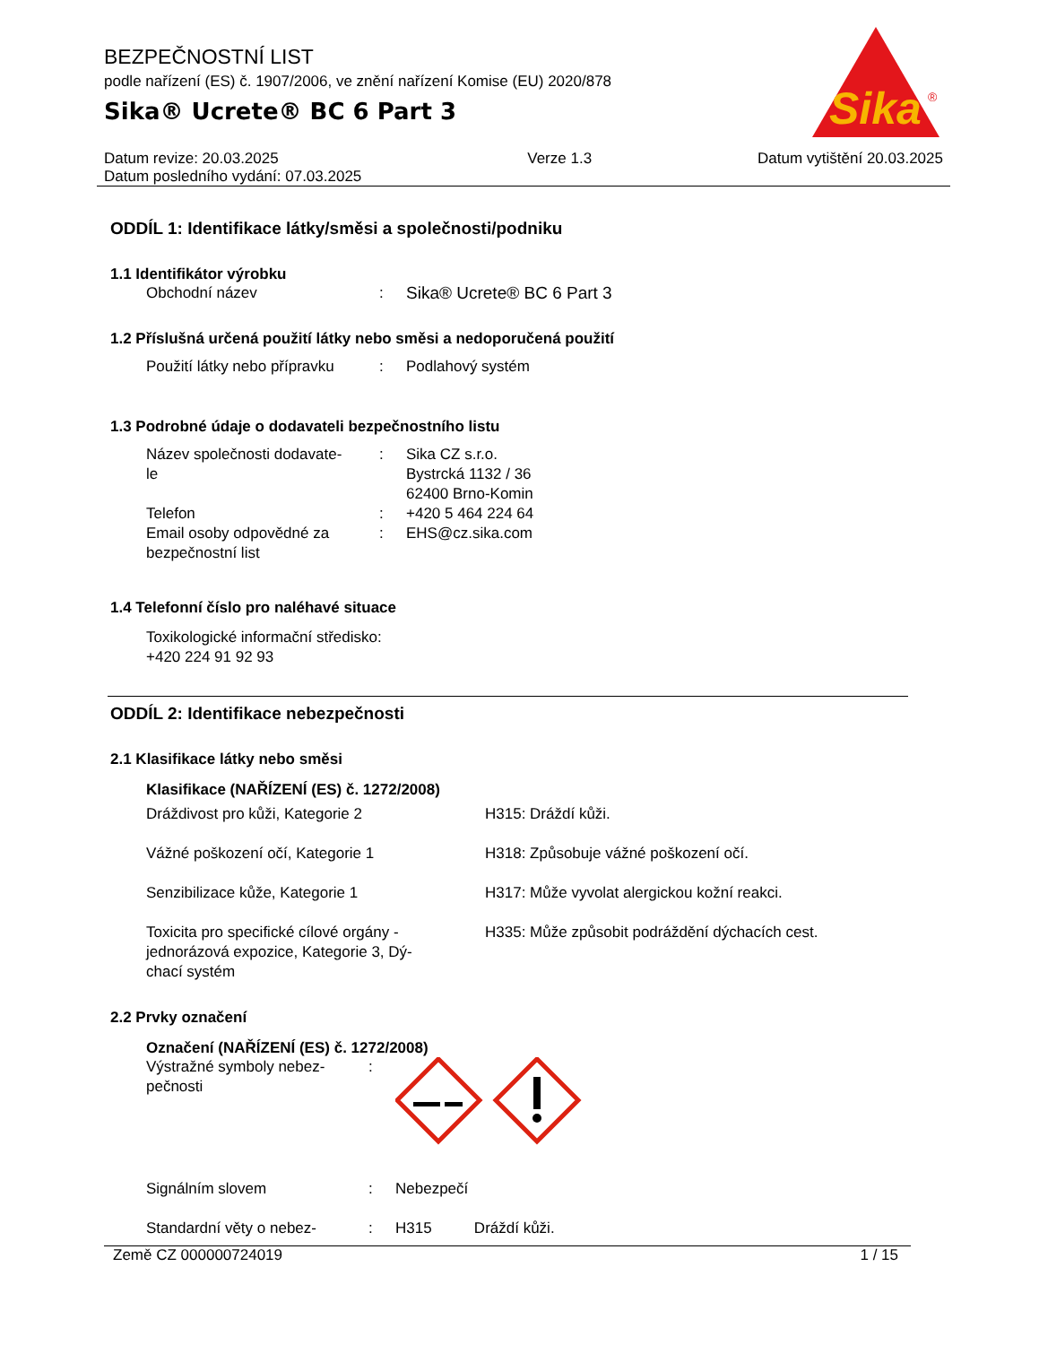Sika
®
BEZPEČNOSTNÍ LIST
podle nařízení (ES) č. 1907/2006, ve znění nařízení Komise (EU) 2020/878
Sika® Ucrete® BC 6 Part 3
Datum revize: 20.03.2025
Datum posledního vydání: 07.03.2025
Verze 1.3 Datum vytištění 20.03.2025
ODDÍL 1: Identifikace látky/směsi a společnosti/podniku
1.1 Identifikátor výrobku
| Obchodní název | : | Sika® Ucrete® BC 6 Part 3 |
1.2 Příslušná určená použití látky nebo směsi a nedoporučená použití
| Použití látky nebo přípravku | : | Podlahový systém |
1.3 Podrobné údaje o dodavateli bezpečnostního listu
| Název společnosti dodavate- le | : | Sika CZ s.r.o. Bystrcká 1132 / 36 62400 Brno-Komin |
| Telefon | : | +420 5 464 224 64 |
| Email osoby odpovědné za bezpečnostní list | : | EHS@cz.sika.com |
1.4 Telefonní číslo pro naléhavé situace
Toxikologické informační středisko:
+420 224 91 92 93
ODDÍL 2: Identifikace nebezpečnosti
2.1 Klasifikace látky nebo směsi
Klasifikace (NAŘÍZENÍ (ES) č. 1272/2008)
| Dráždivost pro kůži, Kategorie 2 | H315: Dráždí kůži. |
| Vážné poškození očí, Kategorie 1 | H318: Způsobuje vážné poškození očí. |
| Senzibilizace kůže, Kategorie 1 | H317: Může vyvolat alergickou kožní reakci. |
| Toxicita pro specifické cílové orgány - jednorázová expozice, Kategorie 3, Dý- chací systém | H335: Může způsobit podráždění dýchacích cest. |
2.2 Prvky označení
Označení (NAŘÍZENÍ (ES) č. 1272/2008)
| Výstražné symboly nebez- pečnosti | : | |
| Signálním slovem | : | Nebezpečí |
| Standardní věty o nebez- | : | H315 Dráždí kůži. |
Země CZ 000000724019 1 / 15